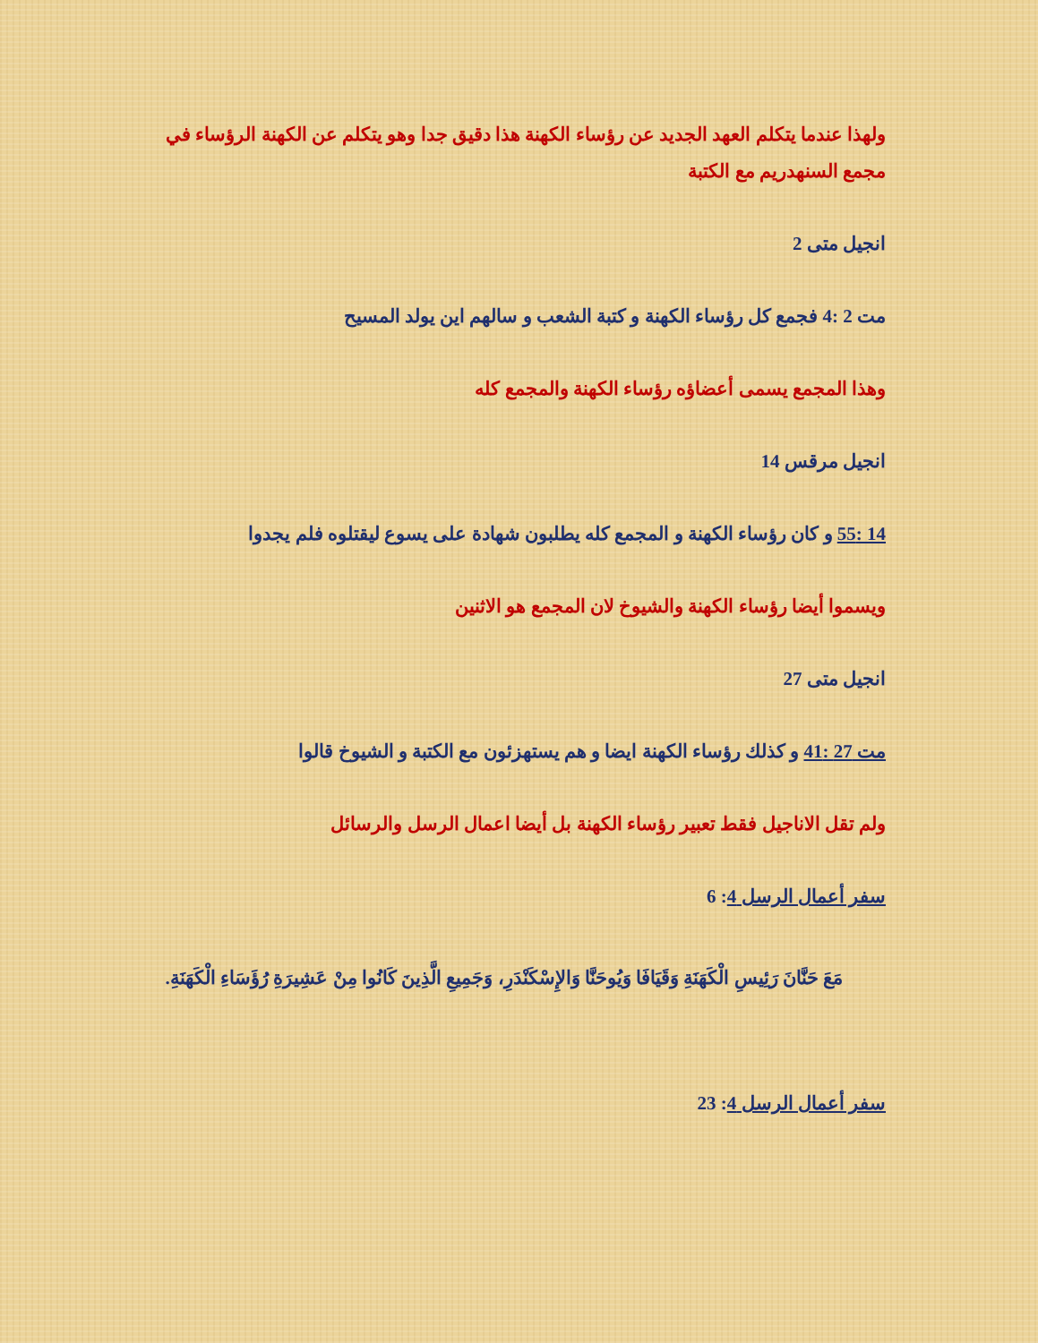ولهذا عندما يتكلم العهد الجديد عن رؤساء الكهنة هذا دقيق جدا وهو يتكلم عن الكهنة الرؤساء في مجمع السنهدريم مع الكتبة
انجيل متى 2
مت 2 :4 فجمع كل رؤساء الكهنة و كتبة الشعب و سالهم اين يولد المسيح
وهذا المجمع يسمى أعضاؤه رؤساء الكهنة والمجمع كله
انجيل مرقس 14
14 :55 و كان رؤساء الكهنة و المجمع كله يطلبون شهادة على يسوع ليقتلوه فلم يجدوا
ويسموا أيضا رؤساء الكهنة والشيوخ لان المجمع هو الاثنين
انجيل متى 27
مت 27 :41 و كذلك رؤساء الكهنة ايضا و هم يستهزئون مع الكتبة و الشيوخ قالوا
ولم تقل الاناجيل فقط تعبير رؤساء الكهنة بل أيضا اعمال الرسل والرسائل
سفر أعمال الرسل 4: 6
مَعَ حَنَّانَ رَئِيسِ الْكَهَنَةِ وَقَيَافَا وَيُوحَنَّا وَالإِسْكَنْدَرِ، وَجَمِيعِ الَّذِينَ كَانُوا مِنْ عَشِيرَةِ رُؤَسَاءِ الْكَهَنَةِ.
سفر أعمال الرسل 4: 23